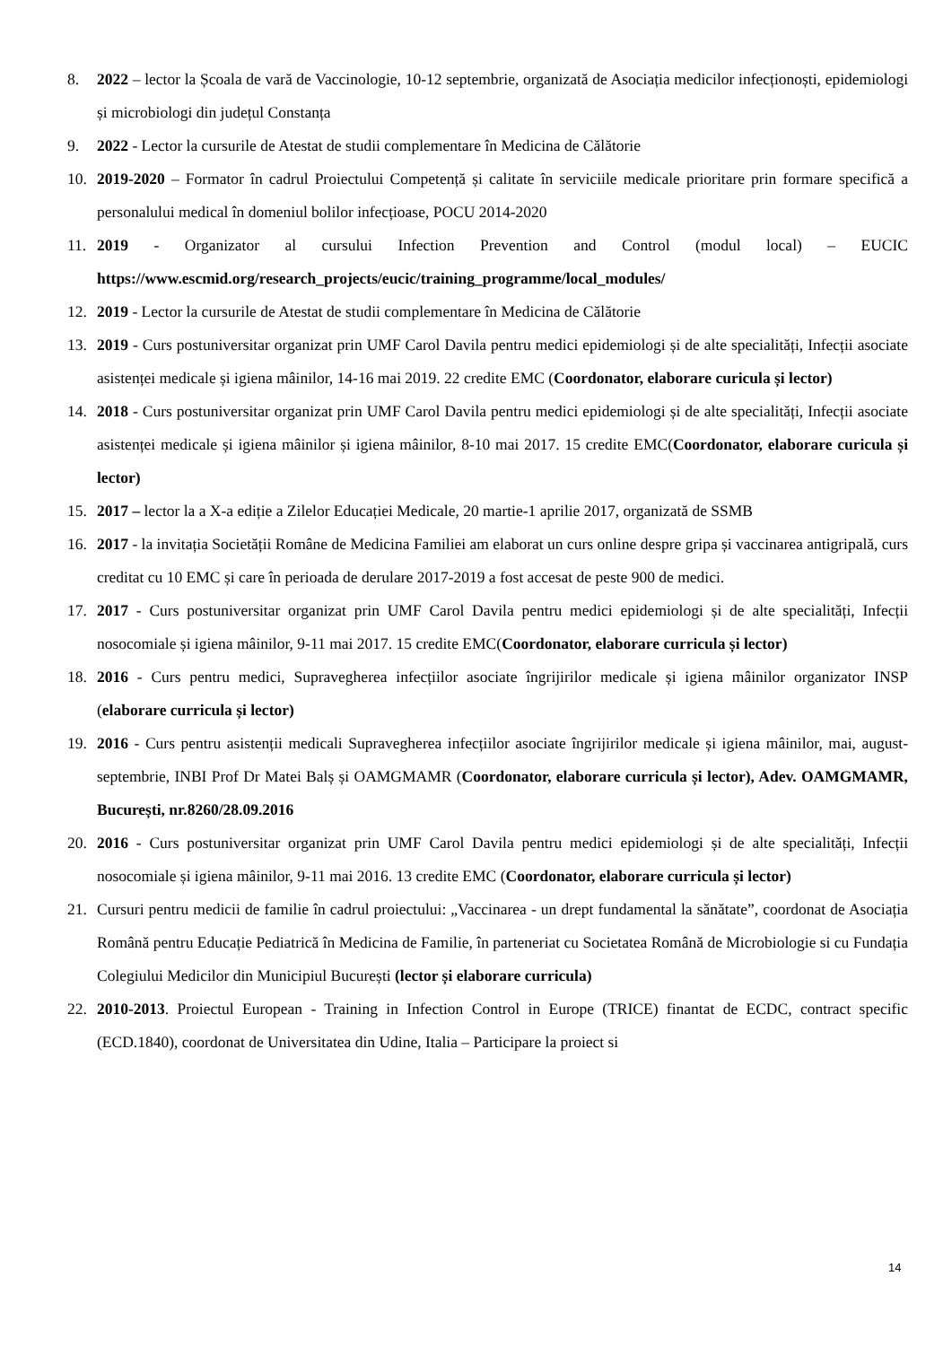8. 2022 – lector la Școala de vară de Vaccinologie, 10-12 septembrie, organizată de Asociația medicilor infecționoști, epidemiologi și microbiologi din județul Constanța
9. 2022 - Lector la cursurile de Atestat de studii complementare în Medicina de Călătorie
10. 2019-2020 – Formator în cadrul Proiectului Competență și calitate în serviciile medicale prioritare prin formare specifică a personalului medical în domeniul bolilor infecțioase, POCU 2014-2020
11. 2019 - Organizator al cursului Infection Prevention and Control (modul local) – EUCIC https://www.escmid.org/research_projects/eucic/training_programme/local_modules/
12. 2019 - Lector la cursurile de Atestat de studii complementare în Medicina de Călătorie
13. 2019 - Curs postuniversitar organizat prin UMF Carol Davila pentru medici epidemiologi și de alte specialități, Infecții asociate asistenței medicale și igiena mâinilor, 14-16 mai 2019. 22 credite EMC (Coordonator, elaborare curicula și lector)
14. 2018 - Curs postuniversitar organizat prin UMF Carol Davila pentru medici epidemiologi și de alte specialități, Infecții asociate asistenței medicale și igiena mâinilor și igiena mâinilor, 8-10 mai 2017. 15 credite EMC(Coordonator, elaborare curicula și lector)
15. 2017 – lector la a X-a ediție a Zilelor Educației Medicale, 20 martie-1 aprilie 2017, organizată de SSMB
16. 2017 - la invitația Societății Române de Medicina Familiei am elaborat un curs online despre gripa și vaccinarea antigripală, curs creditat cu 10 EMC și care în perioada de derulare 2017-2019 a fost accesat de peste 900 de medici.
17. 2017 - Curs postuniversitar organizat prin UMF Carol Davila pentru medici epidemiologi și de alte specialități, Infecții nosocomiale și igiena mâinilor, 9-11 mai 2017. 15 credite EMC(Coordonator, elaborare curricula și lector)
18. 2016 - Curs pentru medici, Supravegherea infecțiilor asociate îngrijirilor medicale și igiena mâinilor organizator INSP (elaborare curricula și lector)
19. 2016 - Curs pentru asistenții medicali Supravegherea infecțiilor asociate îngrijirilor medicale și igiena mâinilor, mai, august-septembrie, INBI Prof Dr Matei Balș și OAMGMAMR (Coordonator, elaborare curricula și lector), Adev. OAMGMAMR, București, nr.8260/28.09.2016
20. 2016 - Curs postuniversitar organizat prin UMF Carol Davila pentru medici epidemiologi și de alte specialități, Infecții nosocomiale și igiena mâinilor, 9-11 mai 2016. 13 credite EMC (Coordonator, elaborare curricula și lector)
21. Cursuri pentru medicii de familie în cadrul proiectului: „Vaccinarea - un drept fundamental la sănătate”, coordonat de Asociația Română pentru Educație Pediatrică în Medicina de Familie, în parteneriat cu Societatea Română de Microbiologie si cu Fundația Colegiului Medicilor din Municipiul București (lector și elaborare curricula)
22. 2010-2013. Proiectul European - Training in Infection Control in Europe (TRICE) finantat de ECDC, contract specific (ECD.1840), coordonat de Universitatea din Udine, Italia – Participare la proiect si
14